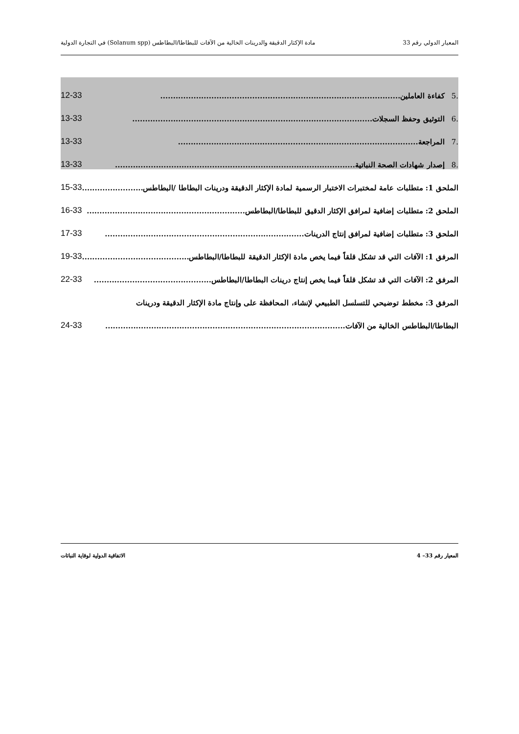المعيار الدولي رقم 33 مادة الإكثار الدقيقة والدرينات الخالية من الآفات للبطاطا/البطاطس (Solanum spp) في التجارة الدولية
.5كفاءة العاملين.............................................................................................. 12-33
.6التوثيق وحفظ السجلات.............................................................................................. 13-33
.7المراجعة.............................................................................................. 13-33
.8إصدار شهادات الصحة النباتية.............................................................................................. 13-33
الملحق 1: متطلبات عامة لمختبرات الاختبار الرسمية لمادة الإكثار الدقيقة ودرينات البطاطا /البطاطس.............................. 15-33
الملحق 2: متطلبات إضافية لمرافق الإكثار الدقيق للبطاطا/البطاطس.............................................................. 16-33
الملحق 3: متطلبات إضافية لمرافق إنتاج الدرينات.............................................................................. 17-33
المرفق 1: الآفات التي قد تشكل قلقاً فيما يخص مادة الإكثار الدقيقة للبطاطا/البطاطس.............................................. 19-33
المرفق 2: الآفات التي قد تشكل قلقاً فيما يخص إنتاج درينات البطاطا/البطاطس.............................................. 22-33
المرفق 3: مخطط توضيحي للتسلسل الطبيعي لإنشاء، المحافظة على وإنتاج مادة الإكثار الدقيقة ودرينات
البطاطا/البطاطس الخالية من الآفات.............................................................................................. 24-33
المعيار رقم 33– 4 الاتفاقية الدولية لوقاية النباتات